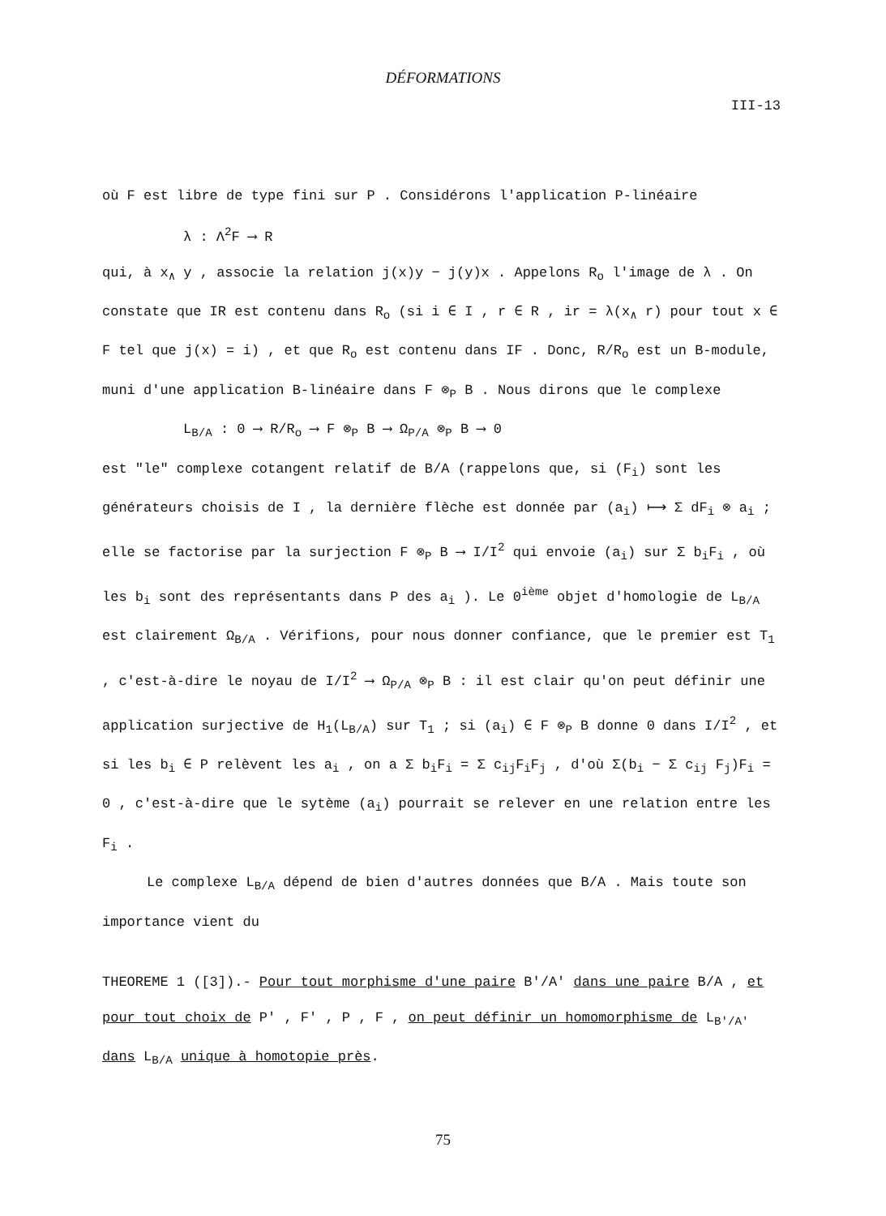DÉFORMATIONS
III-13
où F est libre de type fini sur P . Considérons l'application P-linéaire
λ : Λ<sup>2</sup>F ⟶ R
qui, à x<sub>∧</sub> y , associe la relation j(x)y − j(y)x . Appelons R<sub>o</sub> l'image de λ . On constate que IR est contenu dans R<sub>o</sub> (si i ∈ I , r ∈ R , ir = λ(x<sub>∧</sub> r) pour tout x ∈ F tel que j(x) = i) , et que R<sub>o</sub> est contenu dans IF . Donc, R/R<sub>o</sub> est un B-module, muni d'une application B-linéaire dans F ⊗<sub>P</sub> B . Nous dirons que le complexe
L<sub>B/A</sub> : 0 ⟶ R/R<sub>o</sub> ⟶ F ⊗<sub>P</sub> B ⟶ Ω<sub>P/A</sub> ⊗<sub>P</sub> B ⟶ 0
est "le" complexe cotangent relatif de B/A (rappelons que, si (F<sub>i</sub>) sont les générateurs choisis de I , la dernière flèche est donnée par (a<sub>i</sub>) ⟼ Σ dF<sub>i</sub> ⊗ a<sub>i</sub> ; elle se factorise par la surjection F ⊗<sub>P</sub> B ⟶ I/I<sup>2</sup> qui envoie (a<sub>i</sub>) sur Σ b<sub>i</sub>F<sub>i</sub> , où les b<sub>i</sub> sont des représentants dans P des a<sub>i</sub> ). Le 0<sup>ième</sup> objet d'homologie de L<sub>B/A</sub> est clairement Ω<sub>B/A</sub> . Vérifions, pour nous donner confiance, que le premier est T<sub>1</sub> , c'est-à-dire le noyau de I/I<sup>2</sup> ⟶ Ω<sub>P/A</sub> ⊗<sub>P</sub> B : il est clair qu'on peut définir une application surjective de H<sub>1</sub>(L<sub>B/A</sub>) sur T<sub>1</sub> ; si (a<sub>i</sub>) ∈ F ⊗<sub>P</sub> B donne 0 dans I/I<sup>2</sup> , et si les b<sub>i</sub> ∈ P relèvent les a<sub>i</sub> , on a Σ b<sub>i</sub>F<sub>i</sub> = Σ c<sub>ij</sub>F<sub>i</sub>F<sub>j</sub> , d'où Σ(b<sub>i</sub> − Σ c<sub>ij</sub> F<sub>j</sub>)F<sub>i</sub> = 0 , c'est-à-dire que le sytème (a<sub>i</sub>) pourrait se relever en une relation entre les F<sub>i</sub> .
Le complexe L<sub>B/A</sub> dépend de bien d'autres données que B/A . Mais toute son importance vient du
THEOREME 1 ([3]).- Pour tout morphisme d'une paire B'/A' dans une paire B/A , et pour tout choix de P' , F' , P , F , on peut définir un homomorphisme de L<sub>B'/A'</sub> dans L<sub>B/A</sub> unique à homotopie près.
75